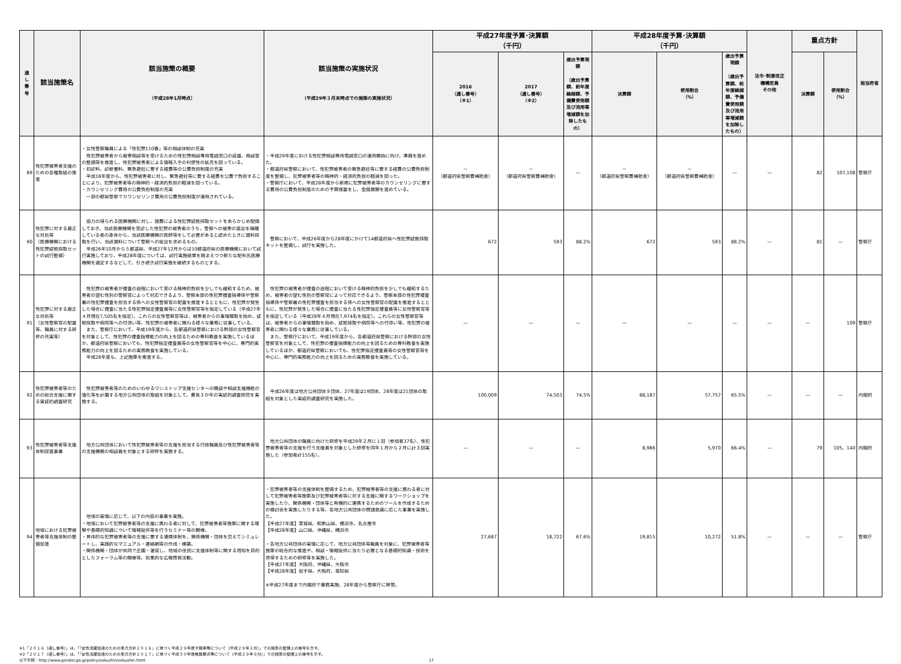| 通 し 番 号 | 該当施策名 | 該当施策の概要 （平成28年1月時点） | 該当施策の実施状況 （平成29年３月末時点での施策の実施状況） | 平成27年度予算･決算額 （千円） | | | 平成28年度予算･決算額 （千円） | | | 法令･制度改正 機構定員 その他 | 重点方針 | | 担当府省 |
| --- | --- | --- | --- | --- | --- | --- | --- | --- | --- | --- | --- | --- | --- |
| | | | | 2016 （通し番号） （※1） | 2017 （通し番号） （※2） | | | | | | | | |
| | | | | | | 歳出予算現額 （歳出予算額、前年度繰越額、予備費使用額及び流用等増減額を加除したもの） | 決算額 | 使用割合 （%） | 歳出予算現額 （歳出予算額、前年度繰越額、予備費使用額及び流用等増減額を加除したもの） | | 決算額 | 使用割合 （%） | |
| 89 | 性犯罪被害者支援のための各種取組の推進 | ・女性警察職員による「性犯罪110番」等の相談体制の充実 性犯罪被害者から被害相談等を受けるための性犯罪相談専用電話窓口の設置、相談室の整備等を推進し、性犯罪被害者による情報入手の利便性の拡充を図っている。 ・初診料、診断書料、緊急避妊に要する経費等の公費負担制度の充実 平成18年度から、性犯罪被害者に対し、緊急避妊等に要する経費を公費で負担することにより、犯罪被害者等の精神的・経済的負担の軽減を図っている。 ・カウンセリング費用の公費負担制度の充実 一部の都県警察でカウンセリング費用の公費負担制度が運用されている。 | ・平成29年度における性犯罪相談専用電話窓口の運用開始に向け、準備を進めた。 ・都道府県警察において、性犯罪被害者の緊急避妊等に要する経費の公費負担制度を整備し、犯罪被害者等の精神的・経済的負担の軽減を図った。 ・警察庁において、平成28年度から新規に犯罪被害者等のカウンセリングに要する費用の公費負担制度のための予算措置をし、全国展開を進めている。 | － （都道府県警察費補助金） | － （都道府県警察費補助金） | — | － （都道府県警察費補助金） | － （都道府県警察費補助金） | — | — | 82 | 107,108 | 警察庁 |
| 90 | 性犯罪に対する厳正な対処等 （医療機関における性犯罪証拠採取セットの試行整備） | 協力の得られる医療機関に対し、国費による性犯罪証拠採取セットをあらかじめ配備しておき、当該医療機関を受診した性犯罪の被害者のうち、警察への被害の届出を躊躇している者の身体から、当該医療機関の医師等をして必要があると認めたときに資料採取を行い、当該資料について警察への提出を求めるもの。 平成26年10月から５都道県、平成27年12月からは10都道府県の医療機関において試行実施しており、平成28年度については、試行実施結果を踏まえつつ新たな配布先医療機関を選定するなどして、引き続き試行実施を継続するものとする。 | 警察において、平成26年度から28年度にかけて14都道府県へ性犯罪証拠採取キットを整備し、試行を実施した。 | 672 | 593 | 88.2% | 672 | 593 | 88.2% | — | 81 | — | 警察庁 |
| 91 | 性犯罪に対する厳正な対処等 （女性警察官の配置等、職員に対する研修の充実等） | 性犯罪の被害者が捜査の過程において受ける精神的負担を少しでも緩和するため、被害者の望む性別の警察官によって対応できるよう、警察本部の性犯罪捜査指導係や警察署の性犯罪捜査を担当する係への女性警察官の配置を推進するとともに、性犯罪が発生した場合に捜査に当たる性犯罪指定捜査員等に女性警察官等を指定している（平成27年４月現在7,505名を指定）。これらの女性警察官等は、被害者からの事情聴取を始め、証拠採取や病院等への付添い等、性犯罪の被害者に関わる様々な業務に従事している。 また、警察庁において、平成19年度から、各都道府県警察における幹部の女性警察官を対象として、性犯罪の捜査指揮能力の向上を図るための専科教養を実施しているほか、都道府県警察においても、性犯罪指定捜査員等の女性警察官等を中心に、専門的実務能力の向上を図るための実務教養を実施している。 平成28年度も、上記施策を推進する。 | 性犯罪の被害者が捜査の過程において受ける精神的負担を少しでも緩和するため、被害者の望む性別の警察官によって対応できるよう、警察本部の性犯罪捜査指導係や警察署の性犯罪捜査を担当する係への女性警察官の配置を推進するとともに、性犯罪が発生した場合に捜査に当たる性犯罪指定捜査員等に女性警察官等を指定している（平成28年４月現在7,974名を指定）。これらの女性警察官等は、被害者からの事情聴取を始め、証拠採取や病院等への付添い等、性犯罪の被害者に関わる様々な業務に従事している。 また、警察庁において、平成19年度から、各都道府県警察における幹部の女性警察官を対象として、性犯罪の捜査指揮能力の向上を図るための専科教養を実施しているほか、都道府県警察においても、性犯罪指定捜査員等の女性警察官等を中心に、専門的実務能力の向上を図るための実務教養を実施している。 | — | — | — | — | — | — | — | — | 109 | 警察庁 |
| 92 | 性犯罪被害者等のための総合支援に関する実証的調査研究 | 性犯罪被害者等のためのいわゆるワンストップ支援センターの開設や相談支援機能の強化等を計画する地方公共団体の取組を対象として、最長３か年の実証的調査研究を実施する。 | 平成26年度は地方公共団体９団体、27年度は19団体、28年度は21団体の取組を対象とした実証的調査研究を実施した。 | 100,009 | 74,503 | 74.5% | 88,187 | 57,757 | 65.5% | — | — | — | 内閣府 |
| 93 | 性犯罪被害者等支援体制促進事業 | 地方公共団体において性犯罪被害者等の支援を担当する行政職員及び性犯罪被害者等の支援機関の相談員を対象とする研修を実施する。 | 地方公共団体の職員に向けた研修を平成29年２月に１回（参加者37名）、性犯罪被害者等の支援を行う支援員を対象とした研修を同年１月から２月に計３回実施した（参加者計155名）。 | — | — | — | 8,986 | 5,970 | 66.4% | — | 79 | 105、140 | 内閣府 |
| 94 | 地域における犯罪被害者等支援体制の整備促進 | 地域の実情に応じて、以下の内容の事業を実施。 ・地域において犯罪被害者等の支援に携わる者に対して、犯罪被害者等施策に関する理解や基礎的知識について情報提供等を行うセミナー等の開催。 ・具体的な犯罪被害者等の支援に要する連携体制を、関係機関・団体を交えてシミュレートし、実践的なマニュアル・連絡網等の作成・構築。 ・関係機関・団体が共同で企画・運営し、地域の住民に支援体制等に関する周知を目的としたフォーラム等の開催等、効果的な広報啓発活動。 | ・犯罪被害者等の支援体制を整備するため、犯罪被害者等の支援に携わる者に対して犯罪被害者等施策及び犯罪被害者等に対する支援に関するワークショップを実施したり、関係機関・団体等と有機的に連携するためのツールを作成するための検討会を実施したりする等、各地方公共団体の問題意識に応じた事業を実施した。 【平成27年度】宮城県、和歌山県、横浜市、名古屋市 【平成28年度】山口県、沖縄県、横浜市 ・各地方公共団体の実情に応じて、地方公共団体等職員を対象に、犯罪被害者等施策の総合的な推進や、相談・情報提供に当たり必要となる基礎的知識・技術を習得するための研修等を実施した。 【平成27年度】大阪府、沖縄県、大阪市 【平成28年度】岩手県、大阪府、高知県 ※平成27年度まで内閣府で業務実施、28年度から警察庁に移管。 | 27,687 | 18,722 | 67.6% | 19,815 | 10,272 | 51.8% | — | — | — | 警察庁 |
※1「２０１６（通し番号）」は、「『女性活躍加速のための重点方針２０１６』に基づく平成２９年度予算案等について（平成２９年２月）」での施策の整理上の番号を示す。
※2「２０１７（通し番号）」は、「『女性活躍加速のための重点方針２０１７』に基づく平成３０年度概算要求等について（平成２９年９月）」での施策の整理上の番号を示す。
以下参照：http://www.gender.go.jp/policy/sokushin/sokushin.html 17